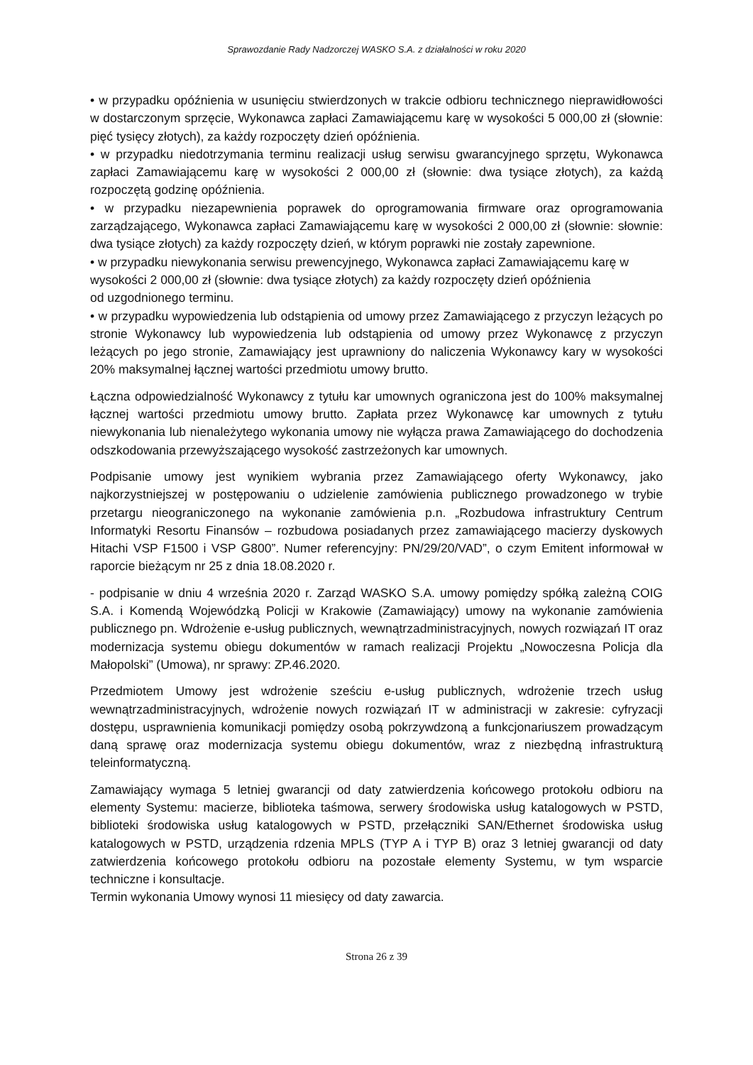Sprawozdanie Rady Nadzorczej WASKO S.A. z działalności w roku 2020
• w przypadku opóźnienia w usunięciu stwierdzonych w trakcie odbioru technicznego nieprawidłowości w dostarczonym sprzęcie, Wykonawca zapłaci Zamawiającemu karę w wysokości 5 000,00 zł (słownie: pięć tysięcy złotych), za każdy rozpoczęty dzień opóźnienia.
• w przypadku niedotrzymania terminu realizacji usług serwisu gwarancyjnego sprzętu, Wykonawca zapłaci Zamawiającemu karę w wysokości 2 000,00 zł (słownie: dwa tysiące złotych), za każdą rozpoczętą godzinę opóźnienia.
• w przypadku niezapewnienia poprawek do oprogramowania firmware oraz oprogramowania zarządzającego, Wykonawca zapłaci Zamawiającemu karę w wysokości 2 000,00 zł (słownie: słownie: dwa tysiące złotych) za każdy rozpoczęty dzień, w którym poprawki nie zostały zapewnione.
• w przypadku niewykonania serwisu prewencyjnego, Wykonawca zapłaci Zamawiającemu karę w wysokości 2 000,00 zł (słownie: dwa tysiące złotych) za każdy rozpoczęty dzień opóźnienia
od uzgodnionego terminu.
• w przypadku wypowiedzenia lub odstąpienia od umowy przez Zamawiającego z przyczyn leżących po stronie Wykonawcy lub wypowiedzenia lub odstąpienia od umowy przez Wykonawcę z przyczyn leżących po jego stronie, Zamawiający jest uprawniony do naliczenia Wykonawcy kary w wysokości 20% maksymalnej łącznej wartości przedmiotu umowy brutto.
Łączna odpowiedzialność Wykonawcy z tytułu kar umownych ograniczona jest do 100% maksymalnej łącznej wartości przedmiotu umowy brutto. Zapłata przez Wykonawcę kar umownych z tytułu niewykonania lub nienależytego wykonania umowy nie wyłącza prawa Zamawiającego do dochodzenia odszkodowania przewyższającego wysokość zastrzeżonych kar umownych.
Podpisanie umowy jest wynikiem wybrania przez Zamawiającego oferty Wykonawcy, jako najkorzystniejszej w postępowaniu o udzielenie zamówienia publicznego prowadzonego w trybie przetargu nieograniczonego na wykonanie zamówienia p.n. „Rozbudowa infrastruktury Centrum Informatyki Resortu Finansów – rozbudowa posiadanych przez zamawiającego macierzy dyskowych Hitachi VSP F1500 i VSP G800”. Numer referencyjny: PN/29/20/VAD”, o czym Emitent informował w raporcie bieżącym nr 25 z dnia 18.08.2020 r.
- podpisanie w dniu 4 września 2020 r. Zarząd WASKO S.A. umowy pomiędzy spółką zależną COIG S.A. i Komendą Wojewódzką Policji w Krakowie (Zamawiający) umowy na wykonanie zamówienia publicznego pn. Wdrożenie e-usług publicznych, wewnątrzadministracyjnych, nowych rozwiązań IT oraz modernizacja systemu obiegu dokumentów w ramach realizacji Projektu „Nowoczesna Policja dla Małopolski” (Umowa), nr sprawy: ZP.46.2020.
Przedmiotem Umowy jest wdrożenie sześciu e-usług publicznych, wdrożenie trzech usług wewnątrzadministracyjnych, wdrożenie nowych rozwiązań IT w administracji w zakresie: cyfryzacji dostępu, usprawnienia komunikacji pomiędzy osobą pokrzywdzoną a funkcjonariuszem prowadzącym daną sprawę oraz modernizacja systemu obiegu dokumentów, wraz z niezbędną infrastrukturą teleinformatyczną.
Zamawiający wymaga 5 letniej gwarancji od daty zatwierdzenia końcowego protokołu odbioru na elementy Systemu: macierze, biblioteka taśmowa, serwery środowiska usług katalogowych w PSTD, biblioteki środowiska usług katalogowych w PSTD, przełączniki SAN/Ethernet środowiska usług katalogowych w PSTD, urządzenia rdzenia MPLS (TYP A i TYP B) oraz 3 letniej gwarancji od daty zatwierdzenia końcowego protokołu odbioru na pozostałe elementy Systemu, w tym wsparcie techniczne i konsultacje.
Termin wykonania Umowy wynosi 11 miesięcy od daty zawarcia.
Strona 26 z 39